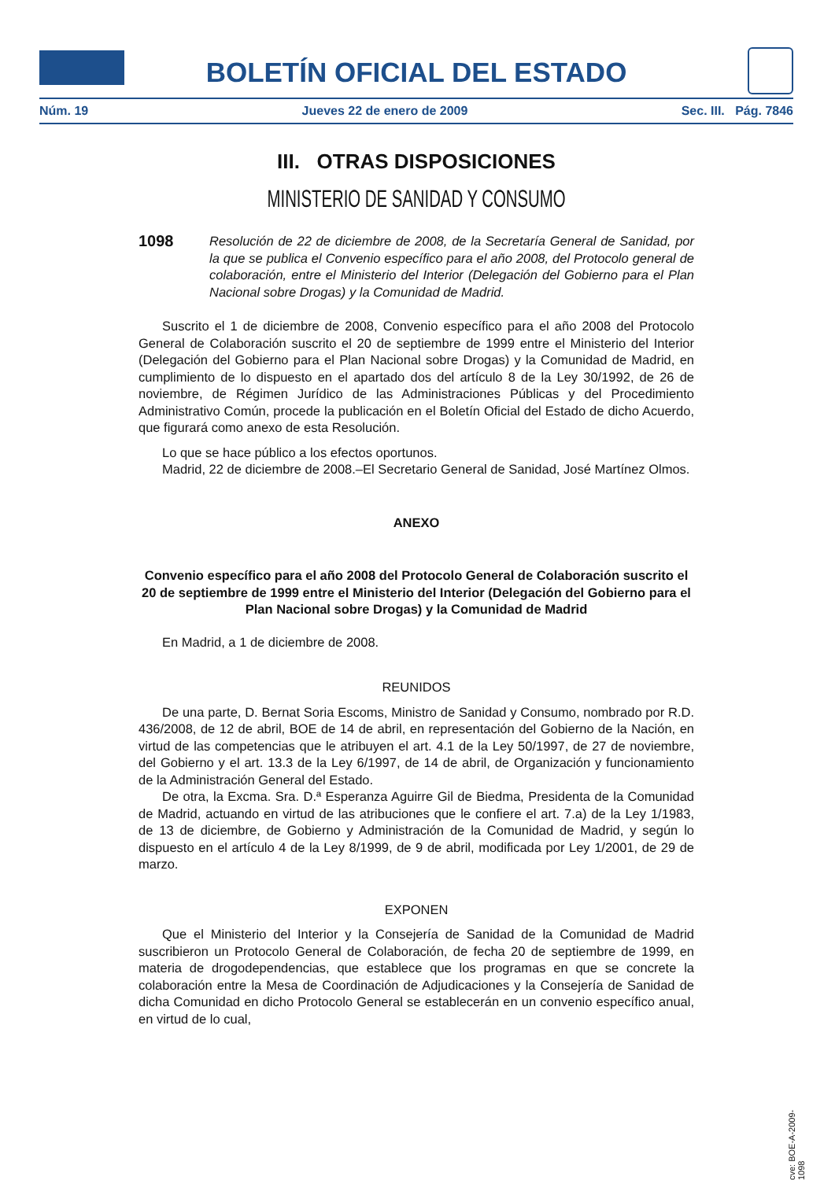BOLETÍN OFICIAL DEL ESTADO
Núm. 19 Jueves 22 de enero de 2009 Sec. III. Pág. 7846
III. OTRAS DISPOSICIONES
MINISTERIO DE SANIDAD Y CONSUMO
1098 Resolución de 22 de diciembre de 2008, de la Secretaría General de Sanidad, por la que se publica el Convenio específico para el año 2008, del Protocolo general de colaboración, entre el Ministerio del Interior (Delegación del Gobierno para el Plan Nacional sobre Drogas) y la Comunidad de Madrid.
Suscrito el 1 de diciembre de 2008, Convenio específico para el año 2008 del Protocolo General de Colaboración suscrito el 20 de septiembre de 1999 entre el Ministerio del Interior (Delegación del Gobierno para el Plan Nacional sobre Drogas) y la Comunidad de Madrid, en cumplimiento de lo dispuesto en el apartado dos del artículo 8 de la Ley 30/1992, de 26 de noviembre, de Régimen Jurídico de las Administraciones Públicas y del Procedimiento Administrativo Común, procede la publicación en el Boletín Oficial del Estado de dicho Acuerdo, que figurará como anexo de esta Resolución.
Lo que se hace público a los efectos oportunos.
Madrid, 22 de diciembre de 2008.–El Secretario General de Sanidad, José Martínez Olmos.
ANEXO
Convenio específico para el año 2008 del Protocolo General de Colaboración suscrito el 20 de septiembre de 1999 entre el Ministerio del Interior (Delegación del Gobierno para el Plan Nacional sobre Drogas) y la Comunidad de Madrid
En Madrid, a 1 de diciembre de 2008.
REUNIDOS
De una parte, D. Bernat Soria Escoms, Ministro de Sanidad y Consumo, nombrado por R.D. 436/2008, de 12 de abril, BOE de 14 de abril, en representación del Gobierno de la Nación, en virtud de las competencias que le atribuyen el art. 4.1 de la Ley 50/1997, de 27 de noviembre, del Gobierno y el art. 13.3 de la Ley 6/1997, de 14 de abril, de Organización y funcionamiento de la Administración General del Estado.
De otra, la Excma. Sra. D.ª Esperanza Aguirre Gil de Biedma, Presidenta de la Comunidad de Madrid, actuando en virtud de las atribuciones que le confiere el art. 7.a) de la Ley 1/1983, de 13 de diciembre, de Gobierno y Administración de la Comunidad de Madrid, y según lo dispuesto en el artículo 4 de la Ley 8/1999, de 9 de abril, modificada por Ley 1/2001, de 29 de marzo.
EXPONEN
Que el Ministerio del Interior y la Consejería de Sanidad de la Comunidad de Madrid suscribieron un Protocolo General de Colaboración, de fecha 20 de septiembre de 1999, en materia de drogodependencias, que establece que los programas en que se concrete la colaboración entre la Mesa de Coordinación de Adjudicaciones y la Consejería de Sanidad de dicha Comunidad en dicho Protocolo General se establecerán en un convenio específico anual, en virtud de lo cual,
cve: BOE-A-2009-1098